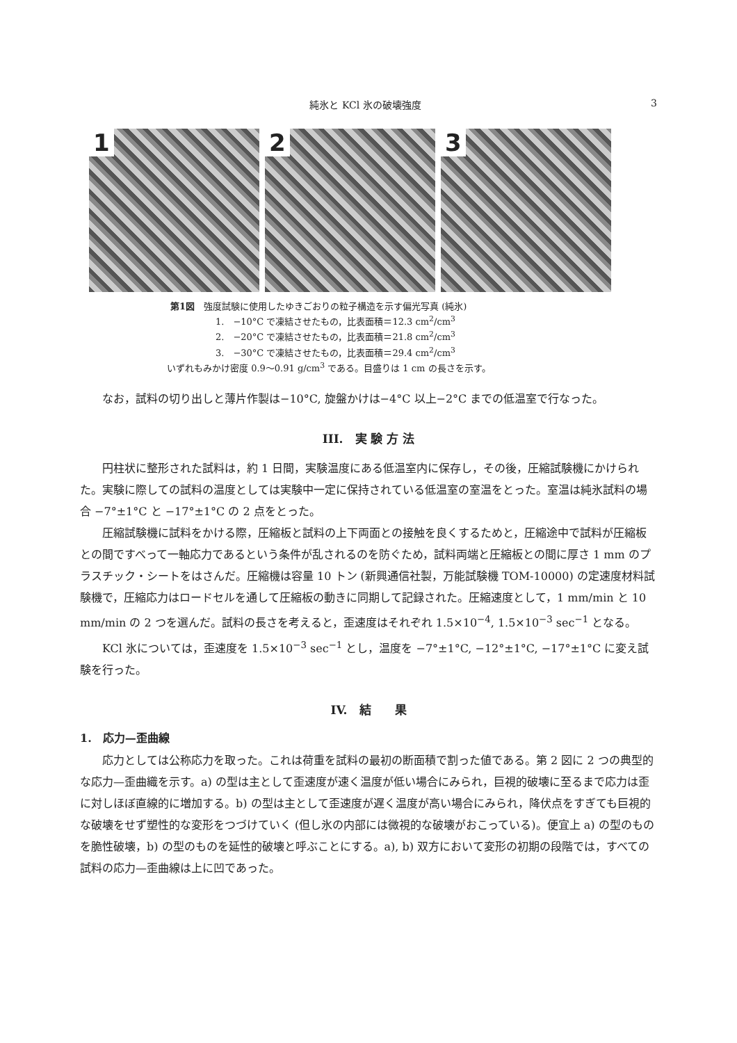純氷と KCl 氷の破壊強度 3
1 2 3
第1図　強度試験に使用したゆきごおりの粒子構造を示す偏光写真 (純氷)
1.　−10°C で凍結させたもの，比表面積＝12.3 cm<sup>2</sup>/cm<sup>3</sup>
2.　−20°C で凍結させたもの，比表面積＝21.8 cm<sup>2</sup>/cm<sup>3</sup>
3.　−30°C で凍結させたもの，比表面積＝29.4 cm<sup>2</sup>/cm<sup>3</sup>
いずれもみかけ密度 0.9〜0.91 g/cm<sup>3</sup> である。目盛りは 1 cm の長さを示す。
なお，試料の切り出しと薄片作製は−10°C, 旋盤かけは−4°C 以上−2°C までの低温室で行なった。
III.　実 験 方 法
円柱状に整形された試料は，約 1 日間，実験温度にある低温室内に保存し，その後，圧縮試験機にかけられた。実験に際しての試料の温度としては実験中一定に保持されている低温室の室温をとった。室温は純氷試料の場合 −7°±1°C と −17°±1°C の 2 点をとった。
圧縮試験機に試料をかける際，圧縮板と試料の上下両面との接触を良くするためと，圧縮途中で試料が圧縮板との間ですべって一軸応力であるという条件が乱されるのを防ぐため，試料両端と圧縮板との間に厚さ 1 mm のプラスチック・シートをはさんだ。圧縮機は容量 10 トン (新興通信社製，万能試験機 TOM-10000) の定速度材料試験機で，圧縮応力はロードセルを通して圧縮板の動きに同期して記録された。圧縮速度として，1 mm/min と 10 mm/min の 2 つを選んだ。試料の長さを考えると，歪速度はそれぞれ 1.5×10<sup>−4</sup>, 1.5×10<sup>−3</sup> sec<sup>−1</sup> となる。
KCl 氷については，歪速度を 1.5×10<sup>−3</sup> sec<sup>−1</sup> とし，温度を −7°±1°C, −12°±1°C, −17°±1°C に変え試験を行った。
IV.　結　　果
1.　応力—歪曲線
応力としては公称応力を取った。これは荷重を試料の最初の断面積で割った値である。第 2 図に 2 つの典型的な応力—歪曲織を示す。a) の型は主として歪速度が速く温度が低い場合にみられ，巨視的破壊に至るまで応力は歪に対しほぼ直線的に増加する。b) の型は主として歪速度が遅く温度が高い場合にみられ，降伏点をすぎても巨視的な破壊をせず塑性的な変形をつづけていく (但し氷の内部には微視的な破壊がおこっている)。便宜上 a) の型のものを脆性破壊，b) の型のものを延性的破壊と呼ぶことにする。a), b) 双方において変形の初期の段階では，すべての試料の応力—歪曲線は上に凹であった。